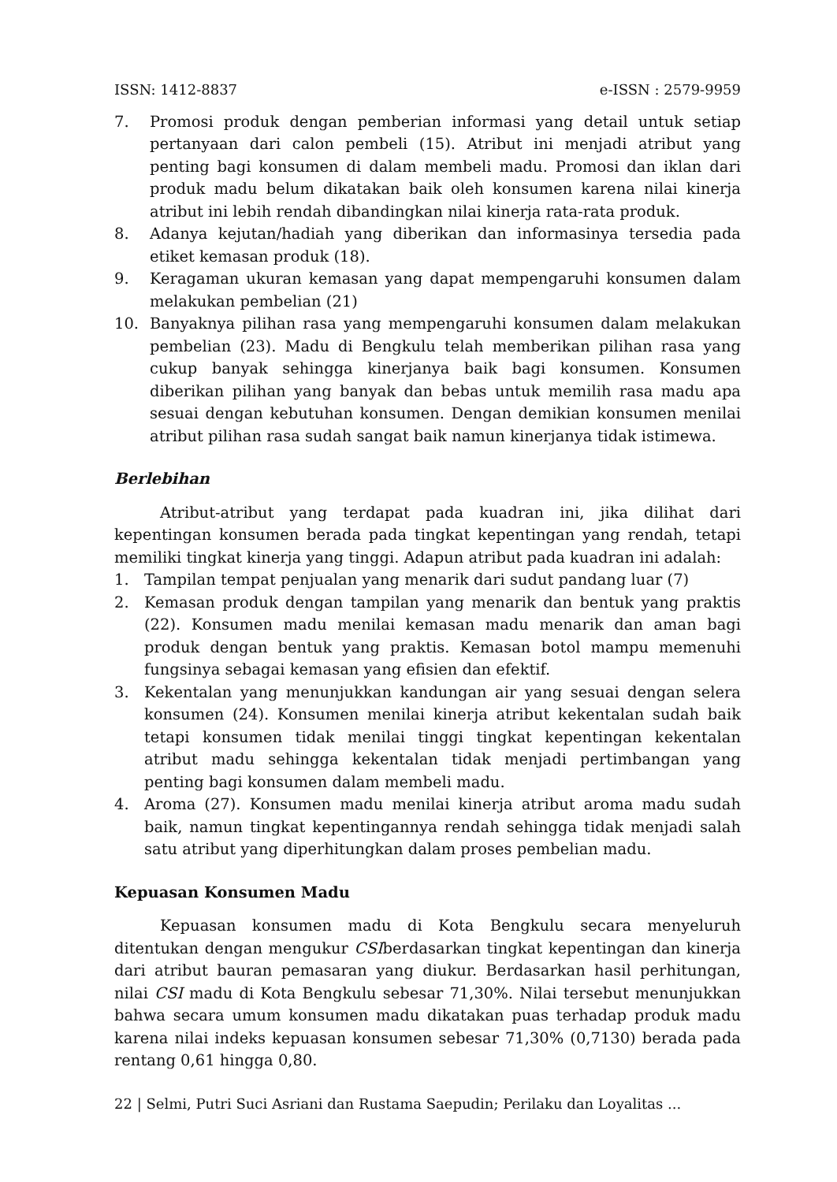ISSN: 1412-8837 e-ISSN : 2579-9959
7. Promosi produk dengan pemberian informasi yang detail untuk setiap pertanyaan dari calon pembeli (15). Atribut ini menjadi atribut yang penting bagi konsumen di dalam membeli madu. Promosi dan iklan dari produk madu belum dikatakan baik oleh konsumen karena nilai kinerja atribut ini lebih rendah dibandingkan nilai kinerja rata-rata produk.
8. Adanya kejutan/hadiah yang diberikan dan informasinya tersedia pada etiket kemasan produk (18).
9. Keragaman ukuran kemasan yang dapat mempengaruhi konsumen dalam melakukan pembelian (21)
10. Banyaknya pilihan rasa yang mempengaruhi konsumen dalam melakukan pembelian (23). Madu di Bengkulu telah memberikan pilihan rasa yang cukup banyak sehingga kinerjanya baik bagi konsumen. Konsumen diberikan pilihan yang banyak dan bebas untuk memilih rasa madu apa sesuai dengan kebutuhan konsumen. Dengan demikian konsumen menilai atribut pilihan rasa sudah sangat baik namun kinerjanya tidak istimewa.
Berlebihan
Atribut-atribut yang terdapat pada kuadran ini, jika dilihat dari kepentingan konsumen berada pada tingkat kepentingan yang rendah, tetapi memiliki tingkat kinerja yang tinggi. Adapun atribut pada kuadran ini adalah:
1. Tampilan tempat penjualan yang menarik dari sudut pandang luar (7)
2. Kemasan produk dengan tampilan yang menarik dan bentuk yang praktis (22). Konsumen madu menilai kemasan madu menarik dan aman bagi produk dengan bentuk yang praktis. Kemasan botol mampu memenuhi fungsinya sebagai kemasan yang efisien dan efektif.
3. Kekentalan yang menunjukkan kandungan air yang sesuai dengan selera konsumen (24). Konsumen menilai kinerja atribut kekentalan sudah baik tetapi konsumen tidak menilai tinggi tingkat kepentingan kekentalan atribut madu sehingga kekentalan tidak menjadi pertimbangan yang penting bagi konsumen dalam membeli madu.
4. Aroma (27). Konsumen madu menilai kinerja atribut aroma madu sudah baik, namun tingkat kepentingannya rendah sehingga tidak menjadi salah satu atribut yang diperhitungkan dalam proses pembelian madu.
Kepuasan Konsumen Madu
Kepuasan konsumen madu di Kota Bengkulu secara menyeluruh ditentukan dengan mengukur CSIberdasarkan tingkat kepentingan dan kinerja dari atribut bauran pemasaran yang diukur. Berdasarkan hasil perhitungan, nilai CSI madu di Kota Bengkulu sebesar 71,30%. Nilai tersebut menunjukkan bahwa secara umum konsumen madu dikatakan puas terhadap produk madu karena nilai indeks kepuasan konsumen sebesar 71,30% (0,7130) berada pada rentang 0,61 hingga 0,80.
22 | Selmi, Putri Suci Asriani dan Rustama Saepudin; Perilaku dan Loyalitas ...